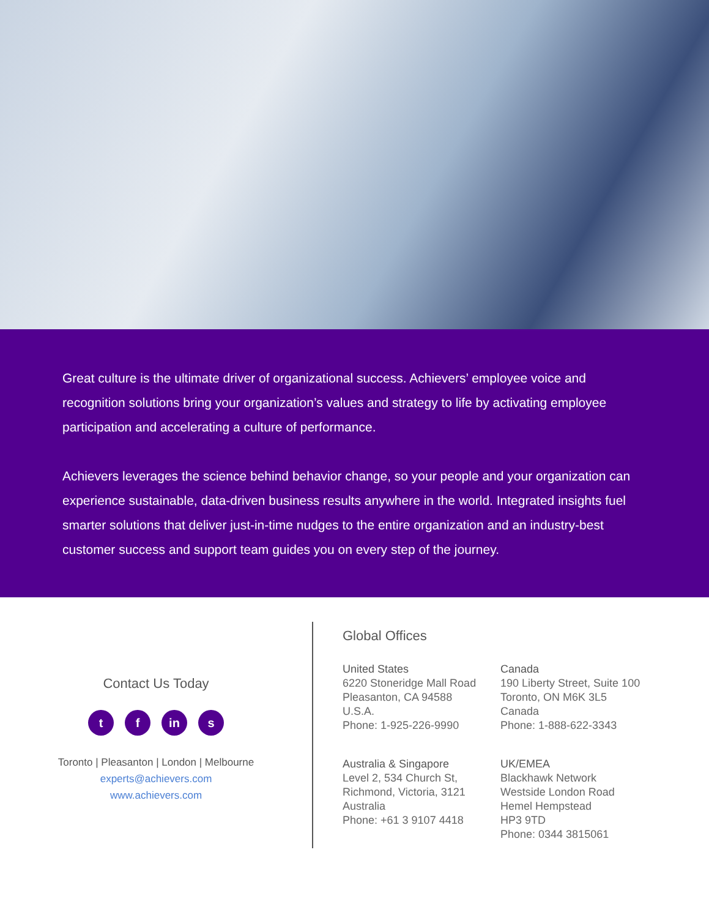Great culture is the ultimate driver of organizational success. Achievers’ employee voice and recognition solutions bring your organization’s values and strategy to life by activating employee participation and accelerating a culture of performance.
Achievers leverages the science behind behavior change, so your people and your organization can experience sustainable, data-driven business results anywhere in the world. Integrated insights fuel smarter solutions that deliver just-in-time nudges to the entire organization and an industry-best customer success and support team guides you on every step of the journey.
Contact Us Today
t f in s
Toronto | Pleasanton | London | Melbourne
experts@achievers.com
www.achievers.com
Global Offices
United States
6220 Stoneridge Mall Road
Pleasanton, CA 94588
U.S.A.
Phone: 1-925-226-9990
Canada
190 Liberty Street, Suite 100
Toronto, ON M6K 3L5
Canada
Phone: 1-888-622-3343
Australia & Singapore
Level 2, 534 Church St,
Richmond, Victoria, 3121
Australia
Phone: +61 3 9107 4418
UK/EMEA
Blackhawk Network
Westside London Road
Hemel Hempstead
HP3 9TD
Phone: 0344 3815061